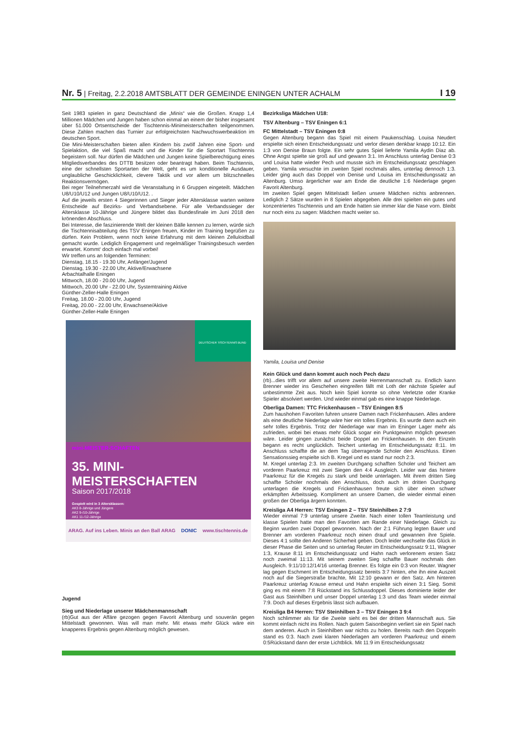Nr. 5 | Freitag, 2.2.2018 AMTSBLATT DER GEMEINDE ENINGEN UNTER ACHALM I 19
Seit 1983 spielen in ganz Deutschland die „Minis“ wie die Großen. Knapp 1,4 Millionen Mädchen und Jungen haben schon einmal an einem der bisher insgesamt über 51.000 Ortsentscheide der Tischtennis-Minimeisterschaften teilgenommen. Diese Zahlen machen das Turnier zur erfolgreichsten Nachwuchswerbeaktion im deutschen Sport.
Die Mini-Meisterschaften bieten allen Kindern bis zwölf Jahren eine Sport- und Spielaktion, die viel Spaß macht und die Kinder für die Sportart Tischtennis begeistern soll. Nur dürfen die Mädchen und Jungen keine Spielberechtigung eines Mitgliedsverbandes des DTTB besitzen oder beantragt haben. Beim Tischtennis, eine der schnellsten Sportarten der Welt, geht es um konditionelle Ausdauer, unglaubliche Geschicklichkeit, clevere Taktik und vor allem um blitzschnelles Reaktionsvermögen.
Bei reger Teilnehmerzahl wird die Veranstaltung in 6 Gruppen eingeteilt. Mädchen U8/U10/U12 und Jungen U8/U10/U12. .
Auf die jeweils ersten 4 Siegerinnen und Sieger jeder Altersklasse warten weitere Entscheide auf Bezirks- und Verbandsebene. Für alle Verbandssieger der Altersklasse 10-Jährige und Jüngere bildet das Bundesfinale im Juni 2018 den krönenden Abschluss.
Bei Interesse, die faszinierende Welt der kleinen Bälle kennen zu lernen, würde sich die Tischtennisabteilung des TSV Eningen freuen, Kinder im Training begrüßen zu dürfen. Kein Problem, wenn noch keine Erfahrung mit dem kleinen Zelluloidball gemacht wurde. Lediglich Engagement und regelmäßiger Trainingsbesuch werden erwartet. Kommt‘ doch einfach mal vorbei!
Wir treffen uns an folgenden Terminen:
Dienstag, 18.15 - 19.30 Uhr, Anfänger/Jugend
Dienstag, 19.30 - 22.00 Uhr, Aktive/Erwachsene
Arbachtalhalle Eningen
Mittwoch, 18.00 - 20.00 Uhr, Jugend
Mittwoch, 20.00 Uhr - 22.00 Uhr, Systemtraining Aktive
Günther-Zeller-Halle Eningen
Freitag, 18.00 - 20.00 Uhr, Jugend
Freitag, 20.00 - 22.00 Uhr, Erwachsene/Aktive
Günther-Zeller-Halle Eningen
DEUTSCHER TISCHTENNIS BUND
mini-MEISTER-SCHAFTEN
35. MINI-
MEISTERSCHAFTEN
Saison 2017/2018
Gespielt wird in 3 Altersklassen:
AK3 8-Jährige und Jüngere
AK2 9-/10-Jährige
AK1 11-/12-Jährige
ARAG. Auf ins Leben. Minis an den Ball ARAG DONIC www.tischtennis.de
Jugend
Sieg und Niederlage unserer Mädchenmannschaft
(rb)Gut aus der Affäre gezogen gegen Favorit Altenburg und souverän gegen Mittelstadt gewonnen. Was will man mehr. Mit etwas mehr Glück wäre ein knapperes Ergebnis gegen Altenburg möglich gewesen.
Bezirksliga Mädchen U18:
TSV Altenburg – TSV Eningen 6:1
FC Mittelstadt – TSV Eningen 0:8
Gegen Altenburg begann das Spiel mit einem Paukenschlag. Louisa Neudert erspielte sich einen Entscheidungssatz und verlor diesen denkbar knapp 10:12. Ein 1:3 von Denise Braun folgte. Ein sehr gutes Spiel lieferte Yamila Aydin Diaz ab. Ohne Angst spielte sie groß auf und gewann 3:1. Im Anschluss unterlag Denise 0:3 und Louisa hatte wieder Pech und musste sich im Entscheidungssatz geschlagen geben. Yamila versuchte im zweiten Spiel nochmals alles, unterlag dennoch 1:3. Leider ging auch das Doppel von Denise und Louisa im Entscheidungssatz an Altenburg. Umso ärgerlicher war am Ende die deutliche 1:6 Niederlage gegen Favorit Altenburg.
Im zweiten Spiel gegen Mittelstadt ließen unsere Mädchen nichts anbrennen. Lediglich 2 Sätze wurden in 8 Spielen abgegeben. Alle drei spielten ein gutes und konzentriertes Tischtennis und am Ende hatten sie immer klar die Nase vorn. Bleibt nur noch eins zu sagen: Mädchen macht weiter so.
Yamila, Louisa und Denise
Kein Glück und dann kommt auch noch Pech dazu
(rb)...dies trifft vor allem auf unsere zweite Herrenmannschaft zu. Endlich kann Brenner wieder ins Geschehen eingreifen fällt mit Loth der nächste Spieler auf unbestimmte Zeit aus. Noch kein Spiel konnte so ohne Verletzte oder Kranke Spieler absolviert werden. Und wieder einmal gab es eine knappe Niederlage.
Oberliga Damen: TTC Frickenhausen – TSV Eningen 8:5
Zum haushohen Favoriten fuhren unsere Damen nach Frickenhausen. Alles andere als eine deutliche Niederlage wäre hier ein tolles Ergebnis. Es wurde dann auch ein sehr tolles Ergebnis. Trotz der Niederlage war man im Eninger Lager mehr als zufrieden, wobei bei etwas mehr Glück sogar ein Punktgewinn möglich gewesen wäre. Leider gingen zunächst beide Doppel an Frickenhausen. In den Einzeln begann es recht unglücklich. Teichert unterlag im Entscheidungssatz 8:11. Im Anschluss schaffte die an dem Tag überragende Scholer den Anschluss. Einen Sensationssieg erspielte sich B. Kregel und es stand nur noch 2:3.
M. Kregel unterlag 2:3. Im zweiten Durchgang schafften Scholer und Teichert am vorderen Paarkreuz mit zwei Siegen den 4:4 Ausgleich. Leider war das hintere Paarkreuz für die Kregels zu stark und beide unterlagen. Mit ihrem dritten Sieg schaffte Scholer nochmals den Anschluss, doch auch im dritten Durchgang unterlagen die Kregels und Frickenhausen freute sich über einen schwer erkämpften Arbeitssieg. Kompliment an unsere Damen, die wieder einmal einen großen der Oberliga ärgern konnten.
Kreisliga A4 Herren: TSV Eningen 2 – TSV Steinhilben 2 7:9
Wieder einmal 7:9 unterlag unsere Zweite. Nach einer tollen Teamleistung und klasse Spielen hatte man den Favoriten am Rande einer Niederlage. Gleich zu Beginn wurden zwei Doppel gewonnen. Nach der 2:1 Führung legten Bauer und Brenner am vorderen Paarkreuz noch einen drauf und gewannen ihre Spiele. Dieses 4:1 sollte den Anderen Sicherheit geben. Doch leider wechselte das Glück in dieser Phase die Seiten und so unterlag Reuter im Entscheidungssatz 9:11, Wagner 1:3, Krause 8:11 im Entscheidungssatz und Hahn nach verlorenem ersten Satz noch zweimal 11:13. Mit seinem zweiten Sieg schaffte Bauer nochmals den Ausgleich. 9:11/10:12/14/16 unterlag Brenner. Es folgte ein 0:3 von Reuter. Wagner lag gegen Eschment im Entscheidungssatz bereits 3:7 hinten, ehe ihn eine Auszeit noch auf die Siegerstraße brachte, Mit 12:10 gewann er den Satz. Am hinteren Paarkreuz unterlag Krause erneut und Hahn erspielte sich einen 3:1 Sieg. Somit ging es mit einem 7:8 Rückstand ins Schlussdoppel. Dieses dominierte leider der Gast aus Steinhilben und unser Doppel unterlag 1:3 und das Team wieder einmal 7:9. Doch auf dieses Ergebnis lässt sich aufbauen.
Kreisliga B4 Herren: TSV Steinhilben 3 – TSV Eningen 3 9:4
Noch schlimmer als für die Zweite sieht es bei der dritten Mannschaft aus. Sie kommt einfach nicht ins Rollen. Nach gutem Saisonbeginn verliert sie ein Spiel nach dem anderen. Auch in Steinhilben war nichts zu holen. Bereits nach den Doppeln stand es 0:3. Nach zwei klaren Niederlagen am vorderen Paarkreuz und einem 0:5Rückstand dann der erste Lichtblick. Mit 11:9 im Entscheidungssatz